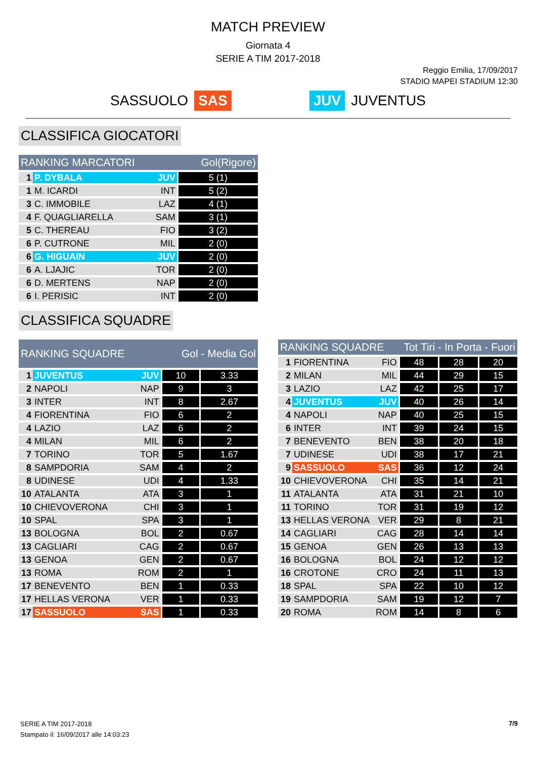MATCH PREVIEW
Giornata 4
SERIE A TIM 2017-2018
Reggio Emilia, 17/09/2017
STADIO MAPEI STADIUM 12:30
SASSUOLO SAS JUV JUVENTUS
CLASSIFICA GIOCATORI
| RANKING MARCATORI | | | Gol(Rigore) |
| --- | --- | --- | --- |
| 1 | P. DYBALA | JUV | 5 (1) |
| 1 | M. ICARDI | INT | 5 (2) |
| 3 | C. IMMOBILE | LAZ | 4 (1) |
| 4 | F. QUAGLIARELLA | SAM | 3 (1) |
| 5 | C. THEREAU | FIO | 3 (2) |
| 6 | P. CUTRONE | MIL | 2 (0) |
| 6 | G. HIGUAIN | JUV | 2 (0) |
| 6 | A. LJAJIC | TOR | 2 (0) |
| 6 | D. MERTENS | NAP | 2 (0) |
| 6 | I. PERISIC | INT | 2 (0) |
CLASSIFICA SQUADRE
| RANKING SQUADRE | | | Gol - Media Gol | |
| --- | --- | --- | --- | --- |
| 1 | JUVENTUS | JUV | 10 | 3.33 |
| 2 | NAPOLI | NAP | 9 | 3 |
| 3 | INTER | INT | 8 | 2.67 |
| 4 | FIORENTINA | FIO | 6 | 2 |
| 4 | LAZIO | LAZ | 6 | 2 |
| 4 | MILAN | MIL | 6 | 2 |
| 7 | TORINO | TOR | 5 | 1.67 |
| 8 | SAMPDORIA | SAM | 4 | 2 |
| 8 | UDINESE | UDI | 4 | 1.33 |
| 10 | ATALANTA | ATA | 3 | 1 |
| 10 | CHIEVOVERONA | CHI | 3 | 1 |
| 10 | SPAL | SPA | 3 | 1 |
| 13 | BOLOGNA | BOL | 2 | 0.67 |
| 13 | CAGLIARI | CAG | 2 | 0.67 |
| 13 | GENOA | GEN | 2 | 0.67 |
| 13 | ROMA | ROM | 2 | 1 |
| 17 | BENEVENTO | BEN | 1 | 0.33 |
| 17 | HELLAS VERONA | VER | 1 | 0.33 |
| 17 | SASSUOLO | SAS | 1 | 0.33 |
| RANKING SQUADRE | | | Tot Tiri - In Porta - Fuori | | |
| --- | --- | --- | --- | --- | --- |
| 1 | FIORENTINA | FIO | 48 | 28 | 20 |
| 2 | MILAN | MIL | 44 | 29 | 15 |
| 3 | LAZIO | LAZ | 42 | 25 | 17 |
| 4 | JUVENTUS | JUV | 40 | 26 | 14 |
| 4 | NAPOLI | NAP | 40 | 25 | 15 |
| 6 | INTER | INT | 39 | 24 | 15 |
| 7 | BENEVENTO | BEN | 38 | 20 | 18 |
| 7 | UDINESE | UDI | 38 | 17 | 21 |
| 9 | SASSUOLO | SAS | 36 | 12 | 24 |
| 10 | CHIEVOVERONA | CHI | 35 | 14 | 21 |
| 11 | ATALANTA | ATA | 31 | 21 | 10 |
| 11 | TORINO | TOR | 31 | 19 | 12 |
| 13 | HELLAS VERONA | VER | 29 | 8 | 21 |
| 14 | CAGLIARI | CAG | 28 | 14 | 14 |
| 15 | GENOA | GEN | 26 | 13 | 13 |
| 16 | BOLOGNA | BOL | 24 | 12 | 12 |
| 16 | CROTONE | CRO | 24 | 11 | 13 |
| 18 | SPAL | SPA | 22 | 10 | 12 |
| 19 | SAMPDORIA | SAM | 19 | 12 | 7 |
| 20 | ROMA | ROM | 14 | 8 | 6 |
SERIE A TIM 2017-2018
Stampato il: 16/09/2017 alle 14:03:23
7/9